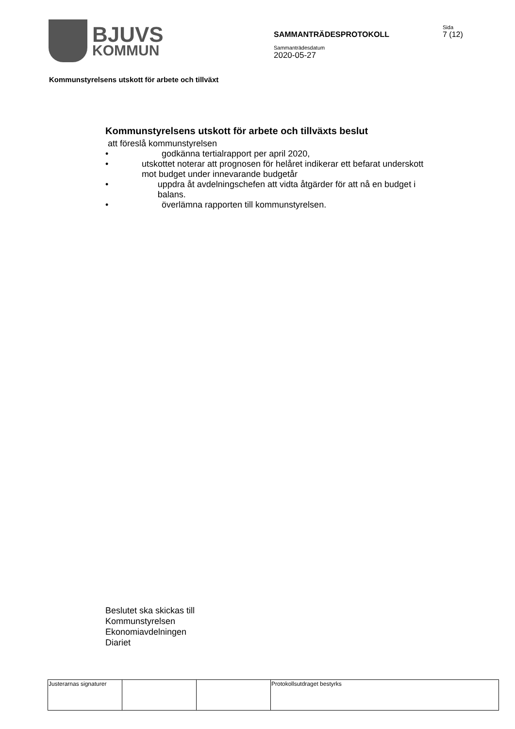BJUVS
KOMMUN
SAMMANTRÄDESPROTOKOLL
Sammanträdesdatum
2020-05-27
Sida
7 (12)
Kommunstyrelsens utskott för arbete och tillväxt
Kommunstyrelsens utskott för arbete och tillväxts beslut
att föreslå kommunstyrelsen
• godkänna tertialrapport per april 2020,
• utskottet noterar att prognosen för helåret indikerar ett befarat underskott mot budget under innevarande budgetår
• uppdra åt avdelningschefen att vidta åtgärder för att nå en budget i balans.
• överlämna rapporten till kommunstyrelsen.
Beslutet ska skickas till
Kommunstyrelsen
Ekonomiavdelningen
Diariet
| Justerarnas signaturer | | | Protokollsutdraget bestyrks |